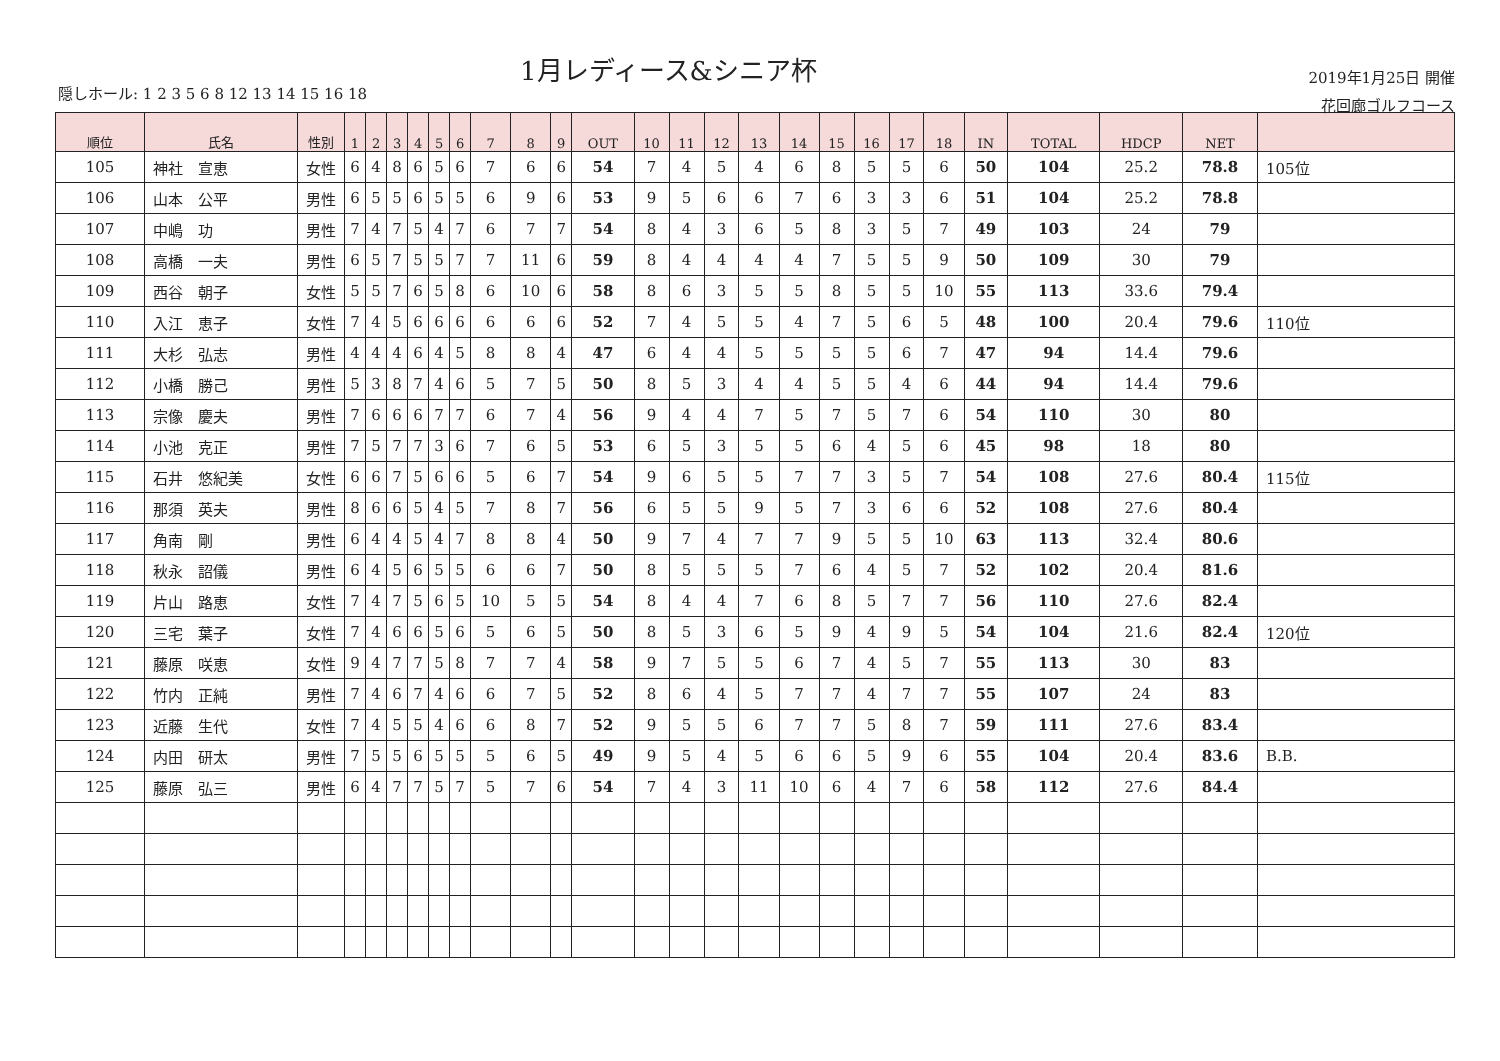1月レディース&シニア杯
隠しホール: 1 2 3 5 6 8 12 13 14 15 16 18
2019年1月25日 開催
花回廊ゴルフコース
| 順位 | 氏名 | 性別 | 1 | 2 | 3 | 4 | 5 | 6 | 7 | 8 | 9 | OUT | 10 | 11 | 12 | 13 | 14 | 15 | 16 | 17 | 18 | IN | TOTAL | HDCP | NET | |
| --- | --- | --- | --- | --- | --- | --- | --- | --- | --- | --- | --- | --- | --- | --- | --- | --- | --- | --- | --- | --- | --- | --- | --- | --- | --- | --- |
| 105 | 神社 宣恵 | 女性 | 6 | 4 | 8 | 6 | 5 | 6 | 7 | 6 | 6 | 54 | 7 | 4 | 5 | 4 | 6 | 8 | 5 | 5 | 6 | 50 | 104 | 25.2 | 78.8 | 105位 |
| 106 | 山本 公平 | 男性 | 6 | 5 | 5 | 6 | 5 | 5 | 6 | 9 | 6 | 53 | 9 | 5 | 6 | 6 | 7 | 6 | 3 | 3 | 6 | 51 | 104 | 25.2 | 78.8 | |
| 107 | 中嶋 功 | 男性 | 7 | 4 | 7 | 5 | 4 | 7 | 6 | 7 | 7 | 54 | 8 | 4 | 3 | 6 | 5 | 8 | 3 | 5 | 7 | 49 | 103 | 24 | 79 | |
| 108 | 高橋 一夫 | 男性 | 6 | 5 | 7 | 5 | 5 | 7 | 7 | 11 | 6 | 59 | 8 | 4 | 4 | 4 | 4 | 7 | 5 | 5 | 9 | 50 | 109 | 30 | 79 | |
| 109 | 西谷 朝子 | 女性 | 5 | 5 | 7 | 6 | 5 | 8 | 6 | 10 | 6 | 58 | 8 | 6 | 3 | 5 | 5 | 8 | 5 | 5 | 10 | 55 | 113 | 33.6 | 79.4 | |
| 110 | 入江 恵子 | 女性 | 7 | 4 | 5 | 6 | 6 | 6 | 6 | 6 | 6 | 52 | 7 | 4 | 5 | 5 | 4 | 7 | 5 | 6 | 5 | 48 | 100 | 20.4 | 79.6 | 110位 |
| 111 | 大杉 弘志 | 男性 | 4 | 4 | 4 | 6 | 4 | 5 | 8 | 8 | 4 | 47 | 6 | 4 | 4 | 5 | 5 | 5 | 5 | 6 | 7 | 47 | 94 | 14.4 | 79.6 | |
| 112 | 小橋 勝己 | 男性 | 5 | 3 | 8 | 7 | 4 | 6 | 5 | 7 | 5 | 50 | 8 | 5 | 3 | 4 | 4 | 5 | 5 | 4 | 6 | 44 | 94 | 14.4 | 79.6 | |
| 113 | 宗像 慶夫 | 男性 | 7 | 6 | 6 | 6 | 7 | 7 | 6 | 7 | 4 | 56 | 9 | 4 | 4 | 7 | 5 | 7 | 5 | 7 | 6 | 54 | 110 | 30 | 80 | |
| 114 | 小池 克正 | 男性 | 7 | 5 | 7 | 7 | 3 | 6 | 7 | 6 | 5 | 53 | 6 | 5 | 3 | 5 | 5 | 6 | 4 | 5 | 6 | 45 | 98 | 18 | 80 | |
| 115 | 石井 悠紀美 | 女性 | 6 | 6 | 7 | 5 | 6 | 6 | 5 | 6 | 7 | 54 | 9 | 6 | 5 | 5 | 7 | 7 | 3 | 5 | 7 | 54 | 108 | 27.6 | 80.4 | 115位 |
| 116 | 那須 英夫 | 男性 | 8 | 6 | 6 | 5 | 4 | 5 | 7 | 8 | 7 | 56 | 6 | 5 | 5 | 9 | 5 | 7 | 3 | 6 | 6 | 52 | 108 | 27.6 | 80.4 | |
| 117 | 角南 剛 | 男性 | 6 | 4 | 4 | 5 | 4 | 7 | 8 | 8 | 4 | 50 | 9 | 7 | 4 | 7 | 7 | 9 | 5 | 5 | 10 | 63 | 113 | 32.4 | 80.6 | |
| 118 | 秋永 詔儀 | 男性 | 6 | 4 | 5 | 6 | 5 | 5 | 6 | 6 | 7 | 50 | 8 | 5 | 5 | 5 | 7 | 6 | 4 | 5 | 7 | 52 | 102 | 20.4 | 81.6 | |
| 119 | 片山 路恵 | 女性 | 7 | 4 | 7 | 5 | 6 | 5 | 10 | 5 | 5 | 54 | 8 | 4 | 4 | 7 | 6 | 8 | 5 | 7 | 7 | 56 | 110 | 27.6 | 82.4 | |
| 120 | 三宅 葉子 | 女性 | 7 | 4 | 6 | 6 | 5 | 6 | 5 | 6 | 5 | 50 | 8 | 5 | 3 | 6 | 5 | 9 | 4 | 9 | 5 | 54 | 104 | 21.6 | 82.4 | 120位 |
| 121 | 藤原 咲恵 | 女性 | 9 | 4 | 7 | 7 | 5 | 8 | 7 | 7 | 4 | 58 | 9 | 7 | 5 | 5 | 6 | 7 | 4 | 5 | 7 | 55 | 113 | 30 | 83 | |
| 122 | 竹内 正純 | 男性 | 7 | 4 | 6 | 7 | 4 | 6 | 6 | 7 | 5 | 52 | 8 | 6 | 4 | 5 | 7 | 7 | 4 | 7 | 7 | 55 | 107 | 24 | 83 | |
| 123 | 近藤 生代 | 女性 | 7 | 4 | 5 | 5 | 4 | 6 | 6 | 8 | 7 | 52 | 9 | 5 | 5 | 6 | 7 | 7 | 5 | 8 | 7 | 59 | 111 | 27.6 | 83.4 | |
| 124 | 内田 研太 | 男性 | 7 | 5 | 5 | 6 | 5 | 5 | 5 | 6 | 5 | 49 | 9 | 5 | 4 | 5 | 6 | 6 | 5 | 9 | 6 | 55 | 104 | 20.4 | 83.6 | B.B. |
| 125 | 藤原 弘三 | 男性 | 6 | 4 | 7 | 7 | 5 | 7 | 5 | 7 | 6 | 54 | 7 | 4 | 3 | 11 | 10 | 6 | 4 | 7 | 6 | 58 | 112 | 27.6 | 84.4 | |